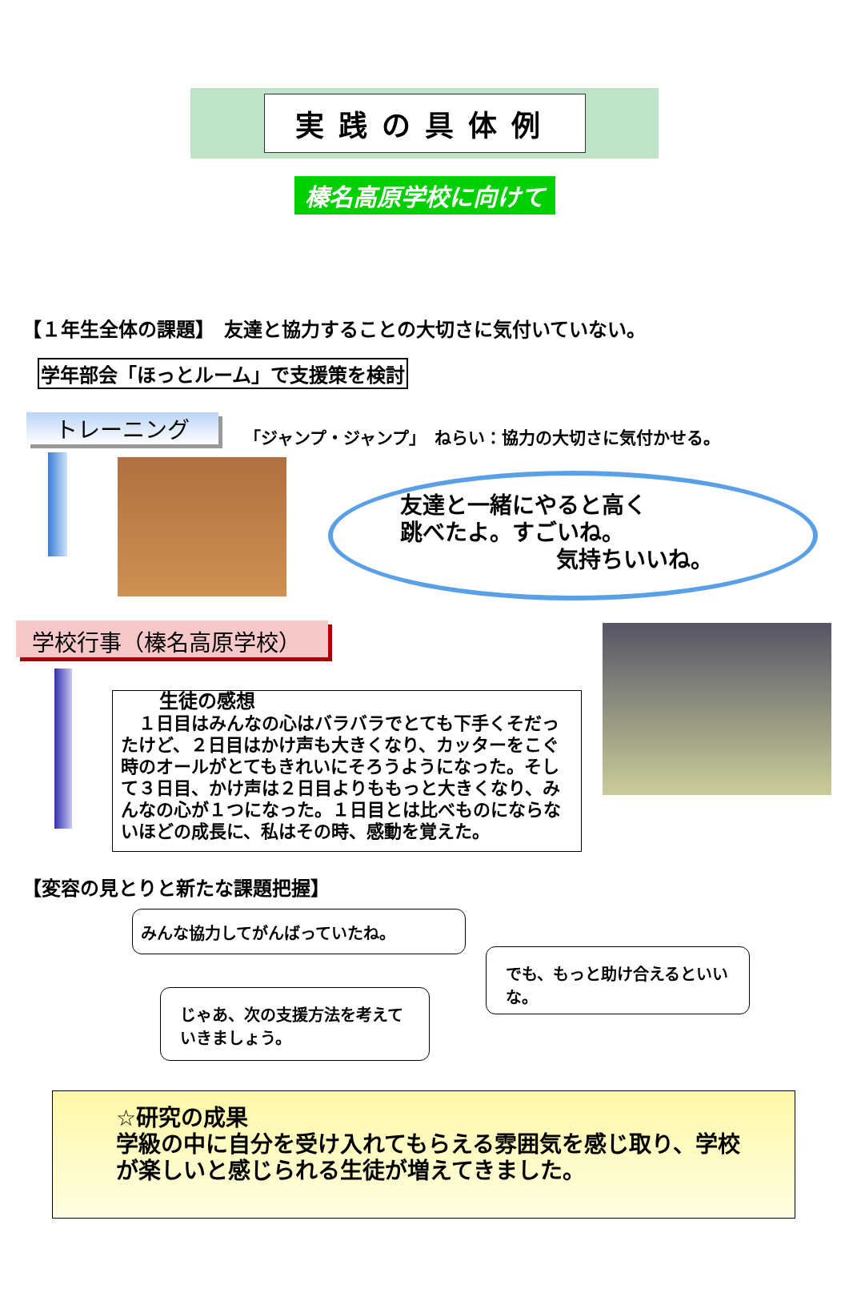実践の具体例
榛名高原学校に向けて
【１年生全体の課題】　友達と協力することの大切さに気付いていない。
学年部会「ほっとルーム」で支援策を検討
トレーニング
「ジャンプ・ジャンプ」　ねらい：協力の大切さに気付かせる。
友達と一緒にやると高く
跳べたよ。すごいね。
気持ちいいね。
学校行事（榛名高原学校）
生徒の感想
　１日目はみんなの心はバラバラでとても下手くそだったけど、２日目はかけ声も大きくなり、カッターをこぐ時のオールがとてもきれいにそろうようになった。そして３日目、かけ声は２日目よりももっと大きくなり、みんなの心が１つになった。１日目とは比べものにならないほどの成長に、私はその時、感動を覚えた。
【変容の見とりと新たな課題把握】
みんな協力してがんばっていたね。
じゃあ、次の支援方法を考えていきましょう。
でも、もっと助け合えるといいな。
☆研究の成果
学級の中に自分を受け入れてもらえる雰囲気を感じ取り、学校が楽しいと感じられる生徒が増えてきました。